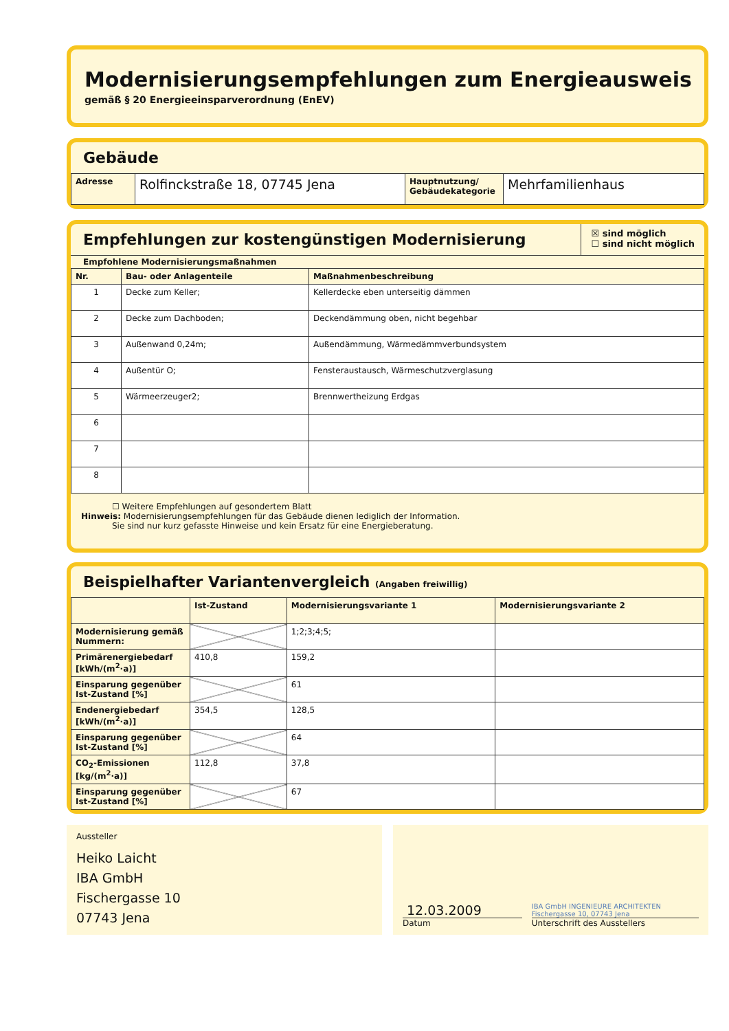Modernisierungsempfehlungen zum Energieausweis
gemäß § 20 Energieeinsparverordnung (EnEV)
Gebäude
| Adresse | Rolfinckstraße 18, 07745 Jena | Hauptnutzung/ Gebäudekategorie | Mehrfamilienhaus |
Empfehlungen zur kostengünstigen Modernisierung
☒ sind möglich
☐ sind nicht möglich
Empfohlene Modernisierungsmaßnahmen
| Nr. | Bau- oder Anlagenteile | Maßnahmenbeschreibung |
| --- | --- | --- |
| 1 | Decke zum Keller; | Kellerdecke eben unterseitig dämmen |
| 2 | Decke zum Dachboden; | Deckendämmung oben, nicht begehbar |
| 3 | Außenwand 0,24m; | Außendämmung, Wärmedämmverbundsystem |
| 4 | Außentür O; | Fensteraustausch, Wärmeschutzverglasung |
| 5 | Wärmeerzeuger2; | Brennwertheizung Erdgas |
| 6 | | |
| 7 | | |
| 8 | | |
☐ Weitere Empfehlungen auf gesondertem Blatt
Hinweis: Modernisierungsempfehlungen für das Gebäude dienen lediglich der Information.
Sie sind nur kurz gefasste Hinweise und kein Ersatz für eine Energieberatung.
Beispielhafter Variantenvergleich (Angaben freiwillig)
| | Ist-Zustand | Modernisierungsvariante 1 | Modernisierungsvariante 2 |
| --- | --- | --- | --- |
| Modernisierung gemäß Nummern: | | 1;2;3;4;5; | |
| Primärenergiebedarf [kWh/(m<sup>2</sup>·a)] | 410,8 | 159,2 | |
| Einsparung gegenüber Ist-Zustand [%] | | 61 | |
| Endenergiebedarf [kWh/(m<sup>2</sup>·a)] | 354,5 | 128,5 | |
| Einsparung gegenüber Ist-Zustand [%] | | 64 | |
| CO<sub>2</sub>-Emissionen [kg/(m<sup>2</sup>·a)] | 112,8 | 37,8 | |
| Einsparung gegenüber Ist-Zustand [%] | | 67 | |
Aussteller
Heiko Laicht
IBA GmbH
Fischergasse 10
07743 Jena
12.03.2009
Datum
IBA GmbH INGENIEURE ARCHITEKTEN Fischergasse 10, 07743 Jena
Unterschrift des Ausstellers